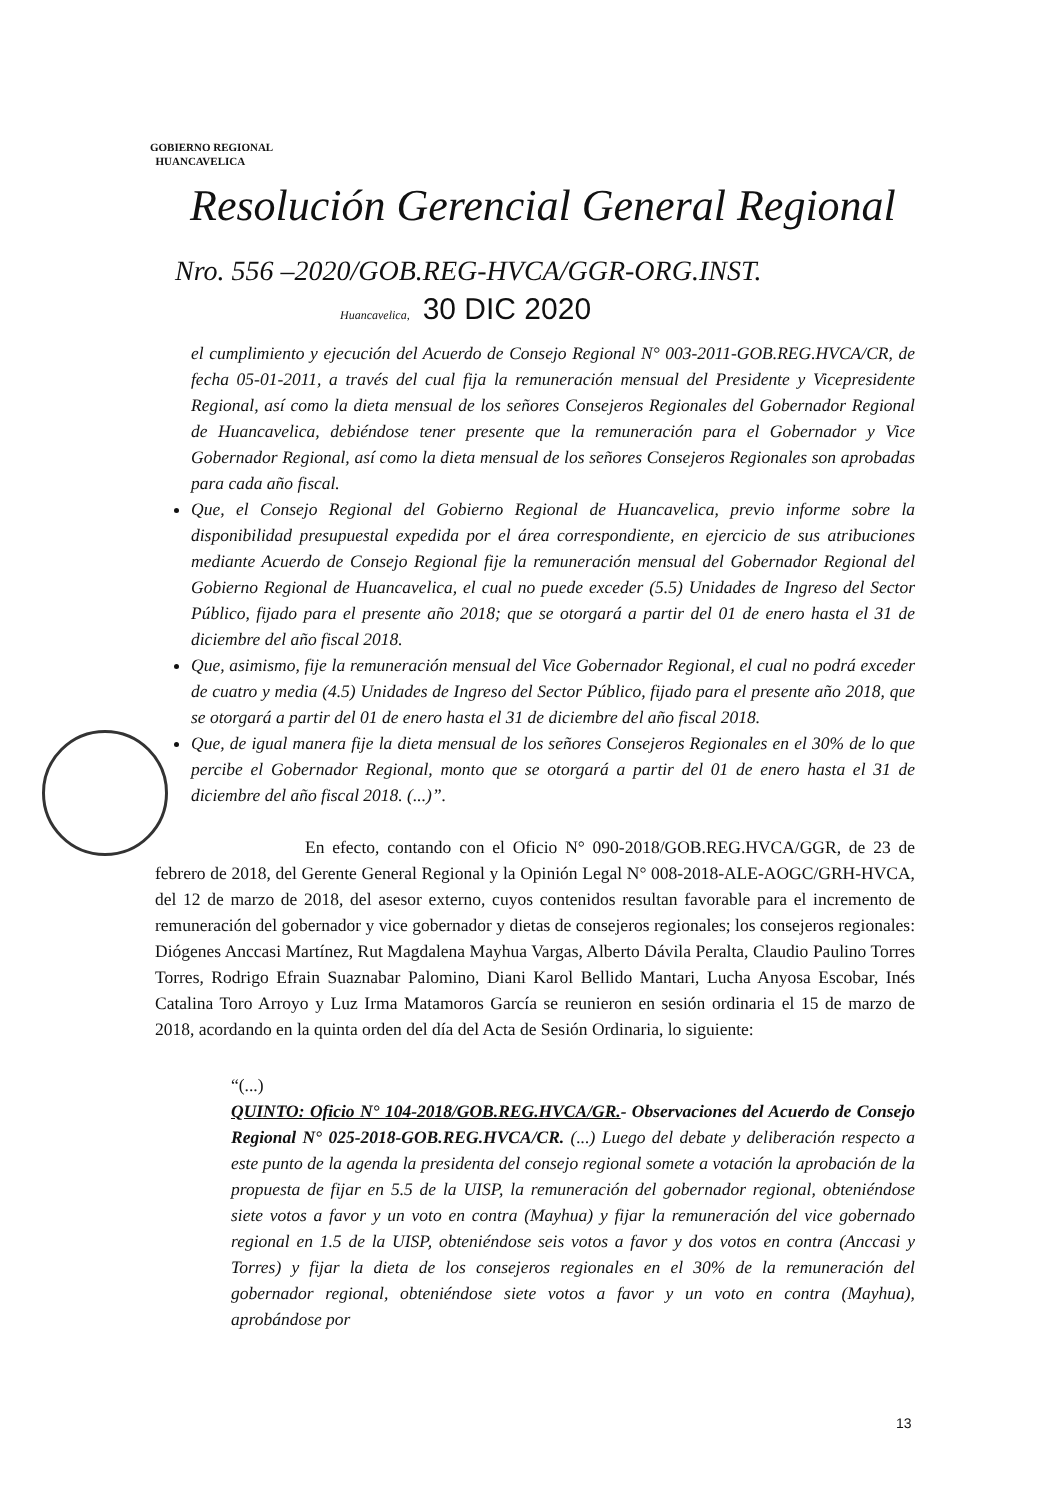GOBIERNO REGIONAL
HUANCAVELICA
Resolución Gerencial General Regional
Nro. 556 –2020/GOB.REG-HVCA/GGR-ORG.INST.
Huancavelica, 30 DIC 2020
el cumplimiento y ejecución del Acuerdo de Consejo Regional N° 003-2011-GOB.REG.HVCA/CR, de fecha 05-01-2011, a través del cual fija la remuneración mensual del Presidente y Vicepresidente Regional, así como la dieta mensual de los señores Consejeros Regionales del Gobernador Regional de Huancavelica, debiéndose tener presente que la remuneración para el Gobernador y Vice Gobernador Regional, así como la dieta mensual de los señores Consejeros Regionales son aprobadas para cada año fiscal.
Que, el Consejo Regional del Gobierno Regional de Huancavelica, previo informe sobre la disponibilidad presupuestal expedida por el área correspondiente, en ejercicio de sus atribuciones mediante Acuerdo de Consejo Regional fije la remuneración mensual del Gobernador Regional del Gobierno Regional de Huancavelica, el cual no puede exceder (5.5) Unidades de Ingreso del Sector Público, fijado para el presente año 2018; que se otorgará a partir del 01 de enero hasta el 31 de diciembre del año fiscal 2018.
Que, asimismo, fije la remuneración mensual del Vice Gobernador Regional, el cual no podrá exceder de cuatro y media (4.5) Unidades de Ingreso del Sector Público, fijado para el presente año 2018, que se otorgará a partir del 01 de enero hasta el 31 de diciembre del año fiscal 2018.
Que, de igual manera fije la dieta mensual de los señores Consejeros Regionales en el 30% de lo que percibe el Gobernador Regional, monto que se otorgará a partir del 01 de enero hasta el 31 de diciembre del año fiscal 2018. (...)”.
En efecto, contando con el Oficio N° 090-2018/GOB.REG.HVCA/GGR, de 23 de febrero de 2018, del Gerente General Regional y la Opinión Legal N° 008-2018-ALE-AOGC/GRH-HVCA, del 12 de marzo de 2018, del asesor externo, cuyos contenidos resultan favorable para el incremento de remuneración del gobernador y vice gobernador y dietas de consejeros regionales; los consejeros regionales: Diógenes Anccasi Martínez, Rut Magdalena Mayhua Vargas, Alberto Dávila Peralta, Claudio Paulino Torres Torres, Rodrigo Efrain Suaznabar Palomino, Diani Karol Bellido Mantari, Lucha Anyosa Escobar, Inés Catalina Toro Arroyo y Luz Irma Matamoros García se reunieron en sesión ordinaria el 15 de marzo de 2018, acordando en la quinta orden del día del Acta de Sesión Ordinaria, lo siguiente:
“(...)
QUINTO: Oficio N° 104-2018/GOB.REG.HVCA/GR.- Observaciones del Acuerdo de Consejo Regional N° 025-2018-GOB.REG.HVCA/CR. (...) Luego del debate y deliberación respecto a este punto de la agenda la presidenta del consejo regional somete a votación la aprobación de la propuesta de fijar en 5.5 de la UISP, la remuneración del gobernador regional, obteniéndose siete votos a favor y un voto en contra (Mayhua) y fijar la remuneración del vice gobernado regional en 1.5 de la UISP, obteniéndose seis votos a favor y dos votos en contra (Anccasi y Torres) y fijar la dieta de los consejeros regionales en el 30% de la remuneración del gobernador regional, obteniéndose siete votos a favor y un voto en contra (Mayhua), aprobándose por
13